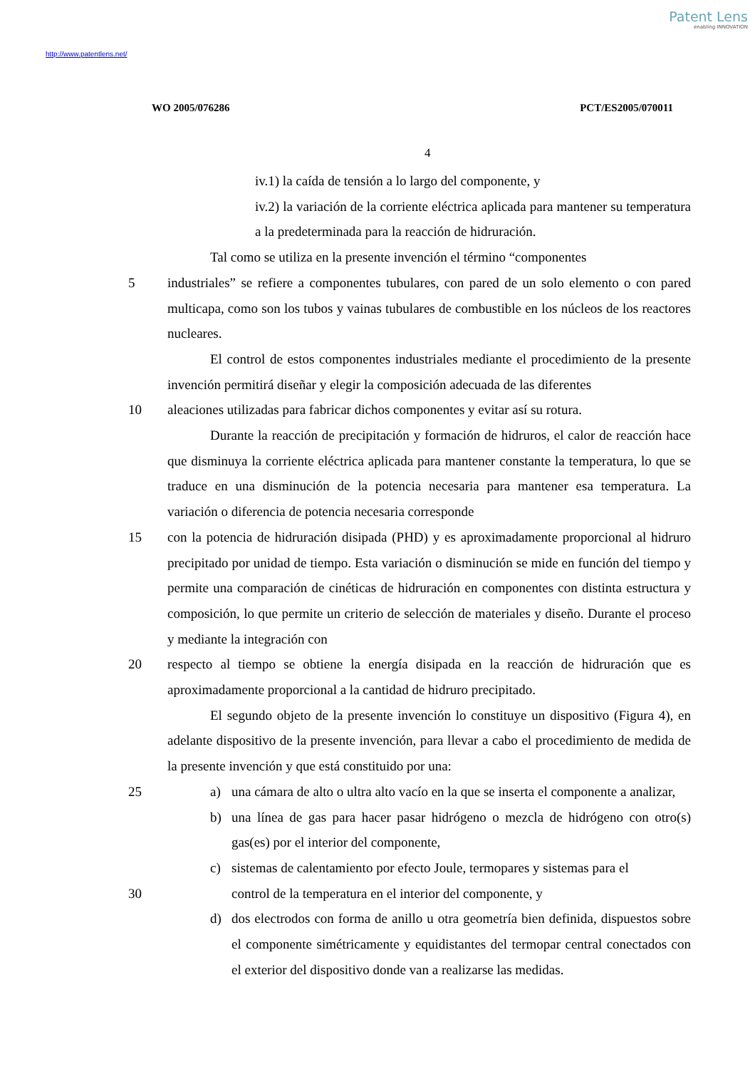Patent Lens
enabling INNOVATION
http://www.patentlens.net/
WO 2005/076286 PCT/ES2005/070011
4
iv.1) la caída de tensión a lo largo del componente, y
iv.2) la variación de la corriente eléctrica aplicada para mantener su temperatura a la predeterminada para la reacción de hidruración.
Tal como se utiliza en la presente invención el término “componentes
5 industriales” se refiere a componentes tubulares, con pared de un solo elemento o con pared multicapa, como son los tubos y vainas tubulares de combustible en los núcleos de los reactores nucleares.
El control de estos componentes industriales mediante el procedimiento de la presente invención permitirá diseñar y elegir la composición adecuada de las diferentes
10 aleaciones utilizadas para fabricar dichos componentes y evitar así su rotura.
Durante la reacción de precipitación y formación de hidruros, el calor de reacción hace que disminuya la corriente eléctrica aplicada para mantener constante la temperatura, lo que se traduce en una disminución de la potencia necesaria para mantener esa temperatura. La variación o diferencia de potencia necesaria corresponde
15 con la potencia de hidruración disipada (PHD) y es aproximadamente proporcional al hidruro precipitado por unidad de tiempo. Esta variación o disminución se mide en función del tiempo y permite una comparación de cinéticas de hidruración en componentes con distinta estructura y composición, lo que permite un criterio de selección de materiales y diseño. Durante el proceso y mediante la integración con
20 respecto al tiempo se obtiene la energía disipada en la reacción de hidruración que es aproximadamente proporcional a la cantidad de hidruro precipitado.
El segundo objeto de la presente invención lo constituye un dispositivo (Figura 4), en adelante dispositivo de la presente invención, para llevar a cabo el procedimiento de medida de la presente invención y que está constituido por una:
25 a) una cámara de alto o ultra alto vacío en la que se inserta el componente a analizar,
b) una línea de gas para hacer pasar hidrógeno o mezcla de hidrógeno con otro(s) gas(es) por el interior del componente,
c) sistemas de calentamiento por efecto Joule, termopares y sistemas para el
30 control de la temperatura en el interior del componente, y
d) dos electrodos con forma de anillo u otra geometría bien definida, dispuestos sobre el componente simétricamente y equidistantes del termopar central conectados con el exterior del dispositivo donde van a realizarse las medidas.